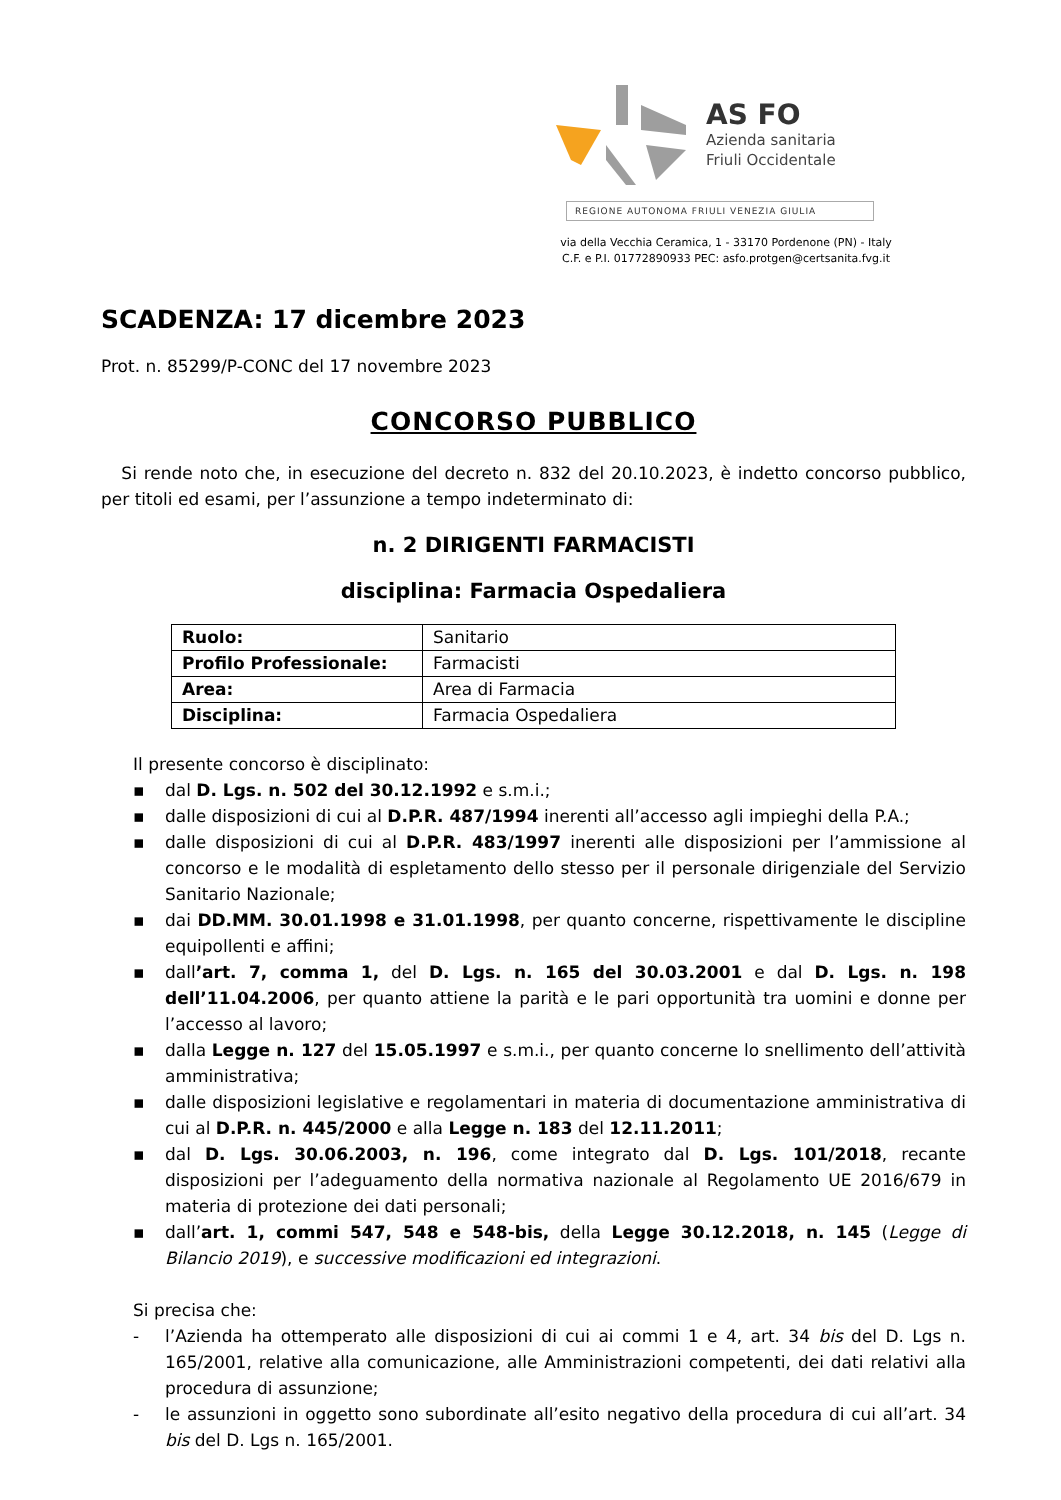AS FO
Azienda sanitaria
Friuli Occidentale
REGIONE AUTONOMA FRIULI VENEZIA GIULIA
via della Vecchia Ceramica, 1 - 33170 Pordenone (PN) - Italy
C.F. e P.I. 01772890933 PEC: asfo.protgen@certsanita.fvg.it
SCADENZA: 17 dicembre 2023
Prot. n. 85299/P-CONC del 17 novembre 2023
CONCORSO PUBBLICO
Si rende noto che, in esecuzione del decreto n. 832 del 20.10.2023, è indetto concorso pubblico, per titoli ed esami, per l’assunzione a tempo indeterminato di:
n. 2 DIRIGENTI FARMACISTI
disciplina: Farmacia Ospedaliera
| Ruolo: | Sanitario |
| Profilo Professionale: | Farmacisti |
| Area: | Area di Farmacia |
| Disciplina: | Farmacia Ospedaliera |
Il presente concorso è disciplinato:
▪ dal D. Lgs. n. 502 del 30.12.1992 e s.m.i.;
▪ dalle disposizioni di cui al D.P.R. 487/1994 inerenti all’accesso agli impieghi della P.A.;
▪ dalle disposizioni di cui al D.P.R. 483/1997 inerenti alle disposizioni per l’ammissione al concorso e le modalità di espletamento dello stesso per il personale dirigenziale del Servizio Sanitario Nazionale;
▪ dai DD.MM. 30.01.1998 e 31.01.1998, per quanto concerne, rispettivamente le discipline equipollenti e affini;
▪ dall’art. 7, comma 1, del D. Lgs. n. 165 del 30.03.2001 e dal D. Lgs. n. 198 dell’11.04.2006, per quanto attiene la parità e le pari opportunità tra uomini e donne per l’accesso al lavoro;
▪ dalla Legge n. 127 del 15.05.1997 e s.m.i., per quanto concerne lo snellimento dell’attività amministrativa;
▪ dalle disposizioni legislative e regolamentari in materia di documentazione amministrativa di cui al D.P.R. n. 445/2000 e alla Legge n. 183 del 12.11.2011;
▪ dal D. Lgs. 30.06.2003, n. 196, come integrato dal D. Lgs. 101/2018, recante disposizioni per l’adeguamento della normativa nazionale al Regolamento UE 2016/679 in materia di protezione dei dati personali;
▪ dall’art. 1, commi 547, 548 e 548-bis, della Legge 30.12.2018, n. 145 (Legge di Bilancio 2019), e successive modificazioni ed integrazioni.
Si precisa che:
- l’Azienda ha ottemperato alle disposizioni di cui ai commi 1 e 4, art. 34 bis del D. Lgs n. 165/2001, relative alla comunicazione, alle Amministrazioni competenti, dei dati relativi alla procedura di assunzione;
- le assunzioni in oggetto sono subordinate all’esito negativo della procedura di cui all’art. 34 bis del D. Lgs n. 165/2001.